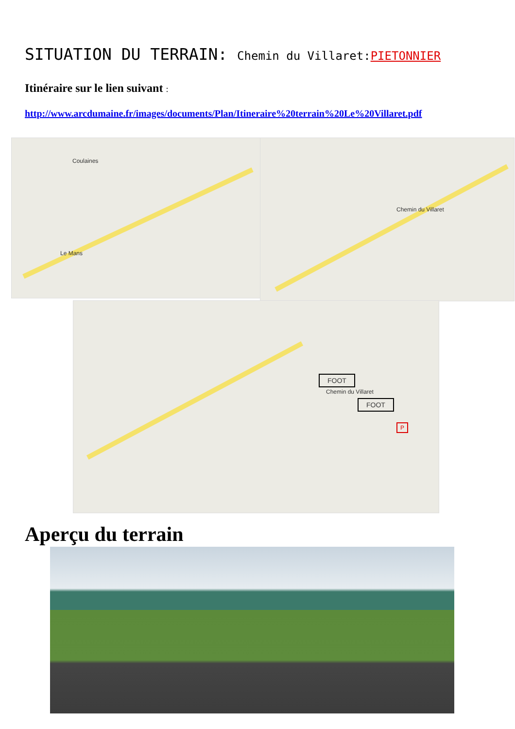SITUATION DU TERRAIN: Chemin du Villaret: PIETONNIER
Itinéraire sur le lien suivant :
http://www.arcdumaine.fr/images/documents/Plan/Itineraire%20terrain%20Le%20Villaret.pdf
Le Mans
Coulaines
Chemin du Villaret
Chemin du Villaret
FOOT
FOOT
P
Aperçu du terrain